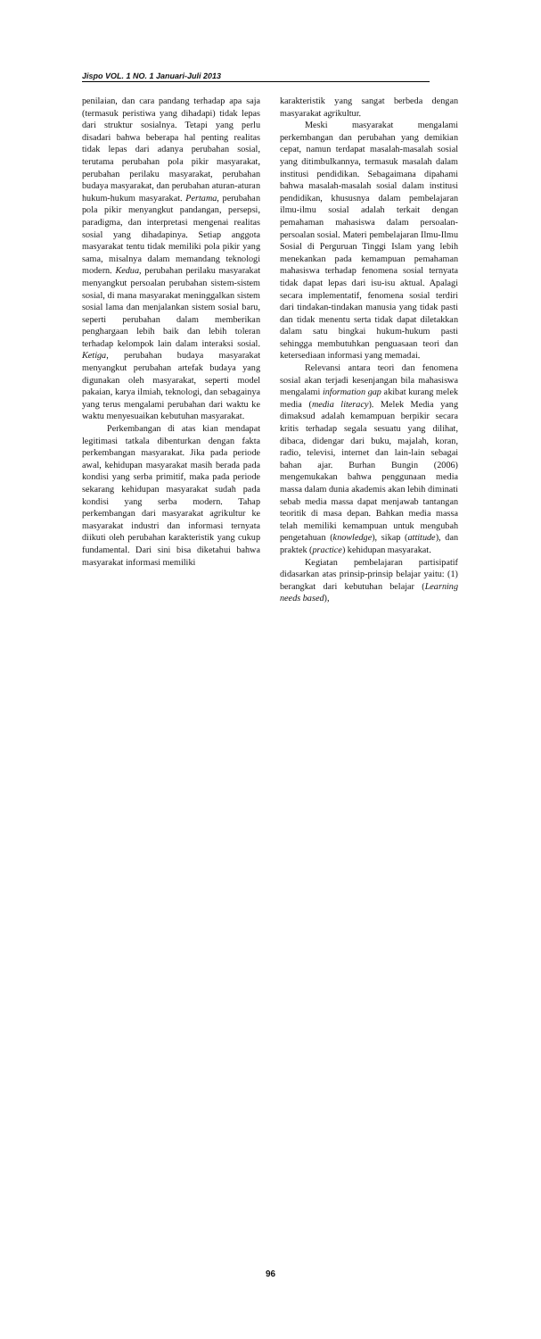Jispo VOL. 1 NO. 1 Januari-Juli 2013
penilaian, dan cara pandang terhadap apa saja (termasuk peristiwa yang dihadapi) tidak lepas dari struktur sosialnya. Tetapi yang perlu disadari bahwa beberapa hal penting realitas tidak lepas dari adanya perubahan sosial, terutama perubahan pola pikir masyarakat, perubahan perilaku masyarakat, perubahan budaya masyarakat, dan perubahan aturan-aturan hukum-hukum masyarakat. Pertama, perubahan pola pikir menyangkut pandangan, persepsi, paradigma, dan interpretasi mengenai realitas sosial yang dihadapinya. Setiap anggota masyarakat tentu tidak memiliki pola pikir yang sama, misalnya dalam memandang teknologi modern. Kedua, perubahan perilaku masyarakat menyangkut persoalan perubahan sistem-sistem sosial, di mana masyarakat meninggalkan sistem sosial lama dan menjalankan sistem sosial baru, seperti perubahan dalam memberikan penghargaan lebih baik dan lebih toleran terhadap kelompok lain dalam interaksi sosial. Ketiga, perubahan budaya masyarakat menyangkut perubahan artefak budaya yang digunakan oleh masyarakat, seperti model pakaian, karya ilmiah, teknologi, dan sebagainya yang terus mengalami perubahan dari waktu ke waktu menyesuaikan kebutuhan masyarakat.
Perkembangan di atas kian mendapat legitimasi tatkala dibenturkan dengan fakta perkembangan masyarakat. Jika pada periode awal, kehidupan masyarakat masih berada pada kondisi yang serba primitif, maka pada periode sekarang kehidupan masyarakat sudah pada kondisi yang serba modern. Tahap perkembangan dari masyarakat agrikultur ke masyarakat industri dan informasi ternyata diikuti oleh perubahan karakteristik yang cukup fundamental. Dari sini bisa diketahui bahwa masyarakat informasi memiliki
karakteristik yang sangat berbeda dengan masyarakat agrikultur.
Meski masyarakat mengalami perkembangan dan perubahan yang demikian cepat, namun terdapat masalah-masalah sosial yang ditimbulkannya, termasuk masalah dalam institusi pendidikan. Sebagaimana dipahami bahwa masalah-masalah sosial dalam institusi pendidikan, khususnya dalam pembelajaran ilmu-ilmu sosial adalah terkait dengan pemahaman mahasiswa dalam persoalan-persoalan sosial. Materi pembelajaran Ilmu-Ilmu Sosial di Perguruan Tinggi Islam yang lebih menekankan pada kemampuan pemahaman mahasiswa terhadap fenomena sosial ternyata tidak dapat lepas dari isu-isu aktual. Apalagi secara implementatif, fenomena sosial terdiri dari tindakan-tindakan manusia yang tidak pasti dan tidak menentu serta tidak dapat diletakkan dalam satu bingkai hukum-hukum pasti sehingga membutuhkan penguasaan teori dan ketersediaan informasi yang memadai.
Relevansi antara teori dan fenomena sosial akan terjadi kesenjangan bila mahasiswa mengalami information gap akibat kurang melek media (media literacy). Melek Media yang dimaksud adalah kemampuan berpikir secara kritis terhadap segala sesuatu yang dilihat, dibaca, didengar dari buku, majalah, koran, radio, televisi, internet dan lain-lain sebagai bahan ajar. Burhan Bungin (2006) mengemukakan bahwa penggunaan media massa dalam dunia akademis akan lebih diminati sebab media massa dapat menjawab tantangan teoritik di masa depan. Bahkan media massa telah memiliki kemampuan untuk mengubah pengetahuan (knowledge), sikap (attitude), dan praktek (practice) kehidupan masyarakat.
Kegiatan pembelajaran partisipatif didasarkan atas prinsip-prinsip belajar yaitu: (1) berangkat dari kebutuhan belajar (Learning needs based),
96